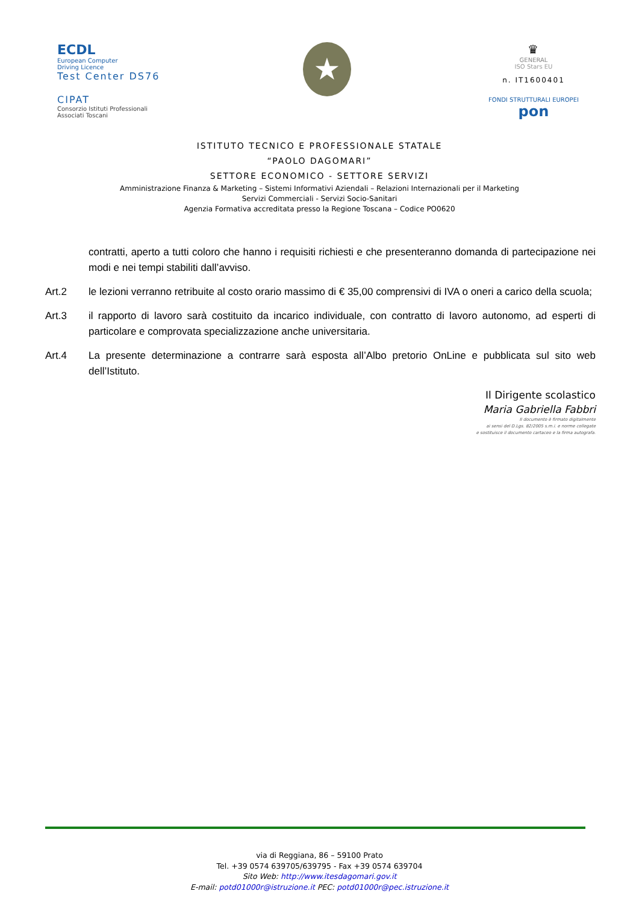ECDL
European Computer
Driving Licence
Test Center DS76
CIPAT
Consorzio Istituti Professionali Associati Toscani
★
♛
GENERAL
ISO Stars EU
n. IT1600401
FONDI STRUTTURALI EUROPEI pon
ISTITUTO TECNICO E PROFESSIONALE STATALE
“PAOLO DAGOMARI”
SETTORE ECONOMICO - SETTORE SERVIZI
Amministrazione Finanza & Marketing – Sistemi Informativi Aziendali – Relazioni Internazionali per il Marketing
Servizi Commerciali - Servizi Socio-Sanitari
Agenzia Formativa accreditata presso la Regione Toscana – Codice PO0620
contratti, aperto a tutti coloro che hanno i requisiti richiesti e che presenteranno domanda di partecipazione nei modi e nei tempi stabiliti dall’avviso.
Art.2 le lezioni verranno retribuite al costo orario massimo di € 35,00 comprensivi di IVA o oneri a carico della scuola;
Art.3 il rapporto di lavoro sarà costituito da incarico individuale, con contratto di lavoro autonomo, ad esperti di particolare e comprovata specializzazione anche universitaria.
Art.4 La presente determinazione a contrarre sarà esposta all’Albo pretorio OnLine e pubblicata sul sito web dell’Istituto.
Il Dirigente scolastico
Maria Gabriella Fabbri
Il documento è firmato digitalmente
ai sensi del D.Lgs. 82/2005 s.m.i. e norme collegate
e sostituisce il documento cartaceo e la firma autografa.
via di Reggiana, 86 – 59100 Prato
Tel. +39 0574 639705/639795 - Fax +39 0574 639704
Sito Web: http://www.itesdagomari.gov.it
E-mail: potd01000r@istruzione.it PEC: potd01000r@pec.istruzione.it